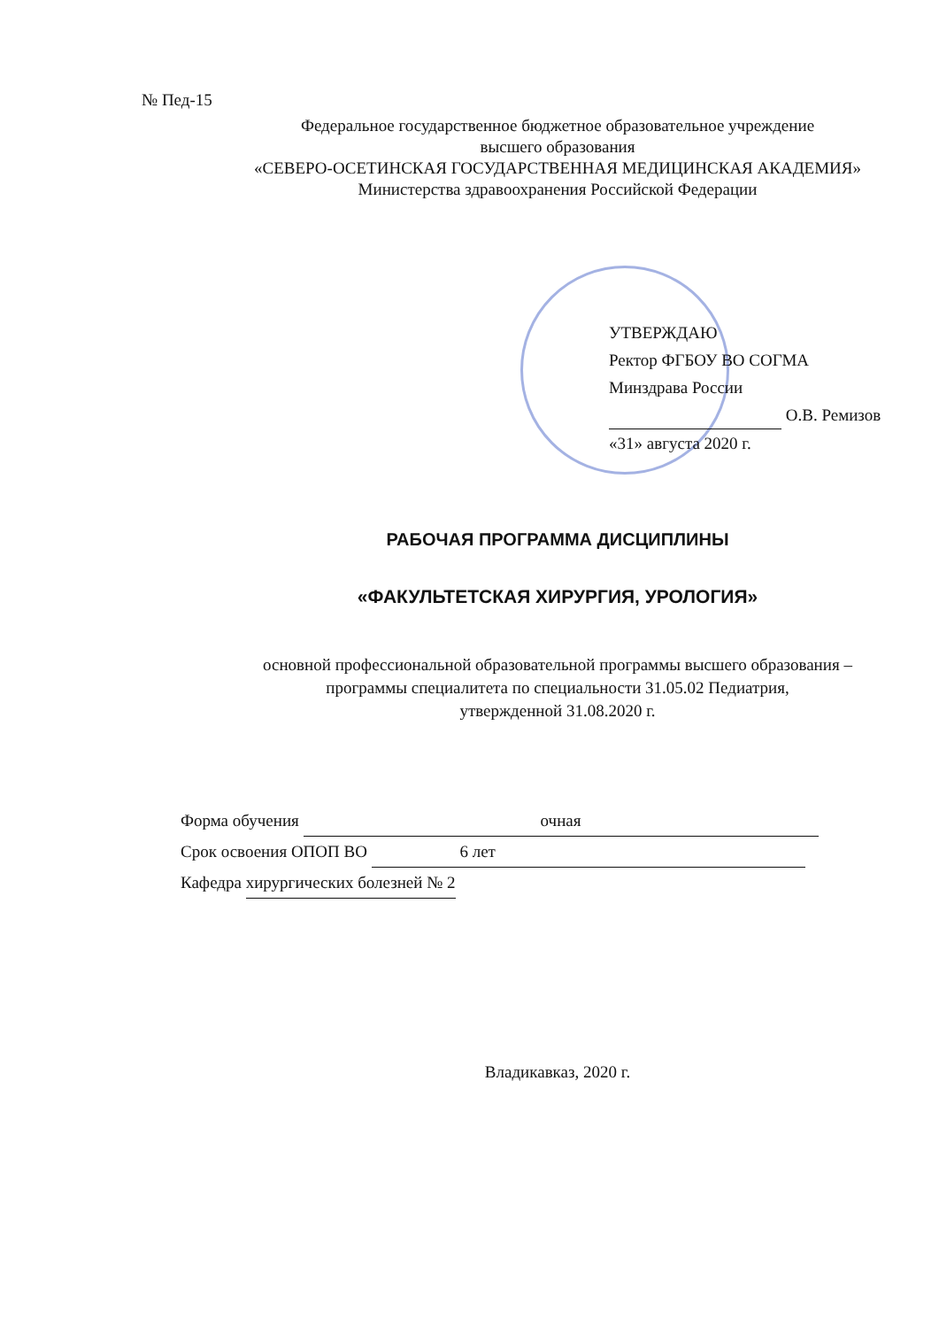№ Пед-15
Федеральное государственное бюджетное образовательное учреждение
высшего образования
«СЕВЕРО-ОСЕТИНСКАЯ ГОСУДАРСТВЕННАЯ МЕДИЦИНСКАЯ АКАДЕМИЯ»
Министерства здравоохранения Российской Федерации
УТВЕРЖДАЮ
Ректор ФГБОУ ВО СОГМА
Минздрава России
О.В. Ремизов
«31» августа 2020 г.
РАБОЧАЯ ПРОГРАММА ДИСЦИПЛИНЫ
«ФАКУЛЬТЕТСКАЯ ХИРУРГИЯ, УРОЛОГИЯ»
основной профессиональной образовательной программы высшего образования –
программы специалитета по специальности 31.05.02 Педиатрия,
утвержденной 31.08.2020 г.
Форма обучения очная
Срок освоения ОПОП ВО 6 лет
Кафедра хирургических болезней № 2
Владикавказ, 2020 г.